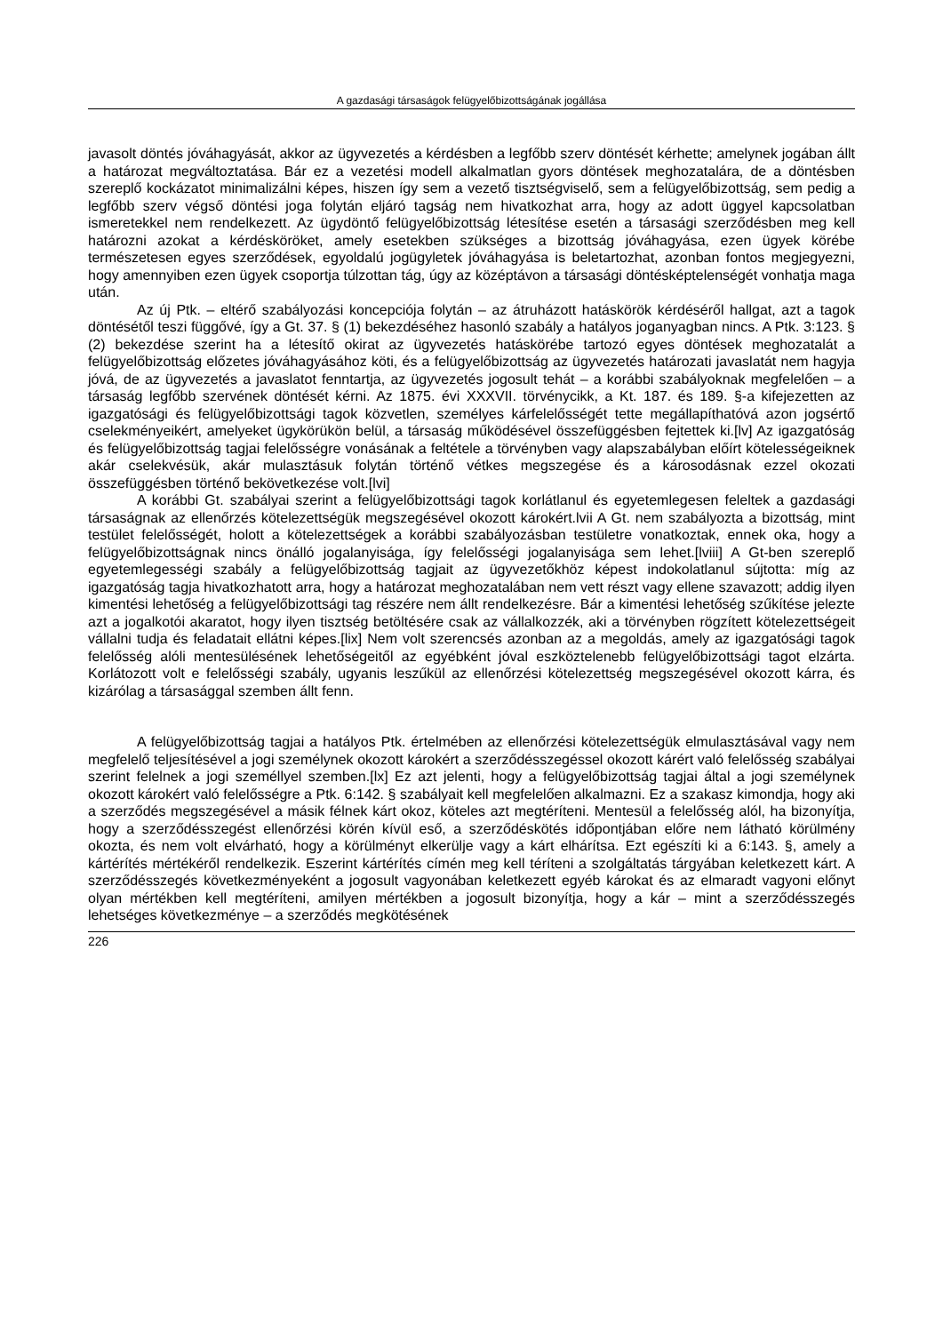A gazdasági társaságok felügyelőbizottságának jogállása
javasolt döntés jóváhagyását, akkor az ügyvezetés a kérdésben a legfőbb szerv döntését kérhette; amelynek jogában állt a határozat megváltoztatása. Bár ez a vezetési modell alkalmatlan gyors döntések meghozatalára, de a döntésben szereplő kockázatot minimalizálni képes, hiszen így sem a vezető tisztségviselő, sem a felügyelőbizottság, sem pedig a legfőbb szerv végső döntési joga folytán eljáró tagság nem hivatkozhat arra, hogy az adott üggyel kapcsolatban ismeretekkel nem rendelkezett. Az ügydöntő felügyelőbizottság létesítése esetén a társasági szerződésben meg kell határozni azokat a kérdésköröket, amely esetekben szükséges a bizottság jóváhagyása, ezen ügyek körébe természetesen egyes szerződések, egyoldalú jogügyletek jóváhagyása is beletartozhat, azonban fontos megjegyezni, hogy amennyiben ezen ügyek csoportja túlzottan tág, úgy az középtávon a társasági döntésképtelenségét vonhatja maga után.
Az új Ptk. – eltérő szabályozási koncepciója folytán – az átruházott hatáskörök kérdéséről hallgat, azt a tagok döntésétől teszi függővé, így a Gt. 37. § (1) bekezdéséhez hasonló szabály a hatályos joganyagban nincs. A Ptk. 3:123. § (2) bekezdése szerint ha a létesítő okirat az ügyvezetés hatáskörébe tartozó egyes döntések meghozatalát a felügyelőbizottság előzetes jóváhagyásához köti, és a felügyelőbizottság az ügyvezetés határozati javaslatát nem hagyja jóvá, de az ügyvezetés a javaslatot fenntartja, az ügyvezetés jogosult tehát – a korábbi szabályoknak megfelelően – a társaság legfőbb szervének döntését kérni. Az 1875. évi XXXVII. törvénycikk, a Kt. 187. és 189. §-a kifejezetten az igazgatósági és felügyelőbizottsági tagok közvetlen, személyes kárfelelősségét tette megállapíthatóvá azon jogsértő cselekményeikért, amelyeket ügykörükön belül, a társaság működésével összefüggésben fejtettek ki.[lv] Az igazgatóság és felügyelőbizottság tagjai felelősségre vonásának a feltétele a törvényben vagy alapszabályban előírt kötelességeiknek akár cselekvésük, akár mulasztásuk folytán történő vétkes megszegése és a károsodásnak ezzel okozati összefüggésben történő bekövetkezése volt.[lvi]
A korábbi Gt. szabályai szerint a felügyelőbizottsági tagok korlátlanul és egyetemlegesen feleltek a gazdasági társaságnak az ellenőrzés kötelezettségük megszegésével okozott károkért.lvii A Gt. nem szabályozta a bizottság, mint testület felelősségét, holott a kötelezettségek a korábbi szabályozásban testületre vonatkoztak, ennek oka, hogy a felügyelőbizottságnak nincs önálló jogalanyisága, így felelősségi jogalanyisága sem lehet.[lviii] A Gt-ben szereplő egyetemlegességi szabály a felügyelőbizottság tagjait az ügyvezetőkhöz képest indokolatlanul sújtotta: míg az igazgatóság tagja hivatkozhatott arra, hogy a határozat meghozatalában nem vett részt vagy ellene szavazott; addig ilyen kimentési lehetőség a felügyelőbizottsági tag részére nem állt rendelkezésre. Bár a kimentési lehetőség szűkítése jelezte azt a jogalkotói akaratot, hogy ilyen tisztség betöltésére csak az vállalkozzék, aki a törvényben rögzített kötelezettségeit vállalni tudja és feladatait ellátni képes.[lix] Nem volt szerencsés azonban az a megoldás, amely az igazgatósági tagok felelősség alóli mentesülésének lehetőségeitől az egyébként jóval eszköztelenebb felügyelőbizottsági tagot elzárta. Korlátozott volt e felelősségi szabály, ugyanis leszűkül az ellenőrzési kötelezettség megszegésével okozott kárra, és kizárólag a társasággal szemben állt fenn.
A felügyelőbizottság tagjai a hatályos Ptk. értelmében az ellenőrzési kötelezettségük elmulasztásával vagy nem megfelelő teljesítésével a jogi személynek okozott károkért a szerződésszegéssel okozott kárért való felelősség szabályai szerint felelnek a jogi személlyel szemben.[lx] Ez azt jelenti, hogy a felügyelőbizottság tagjai által a jogi személynek okozott károkért való felelősségre a Ptk. 6:142. § szabályait kell megfelelően alkalmazni. Ez a szakasz kimondja, hogy aki a szerződés megszegésével a másik félnek kárt okoz, köteles azt megtéríteni. Mentesül a felelősség alól, ha bizonyítja, hogy a szerződésszegést ellenőrzési körén kívül eső, a szerződéskötés időpontjában előre nem látható körülmény okozta, és nem volt elvárható, hogy a körülményt elkerülje vagy a kárt elhárítsa. Ezt egészíti ki a 6:143. §, amely a kártérítés mértékéről rendelkezik. Eszerint kártérítés címén meg kell téríteni a szolgáltatás tárgyában keletkezett kárt. A szerződésszegés következményeként a jogosult vagyonában keletkezett egyéb károkat és az elmaradt vagyoni előnyt olyan mértékben kell megtéríteni, amilyen mértékben a jogosult bizonyítja, hogy a kár – mint a szerződésszegés lehetséges következménye – a szerződés megkötésének
226